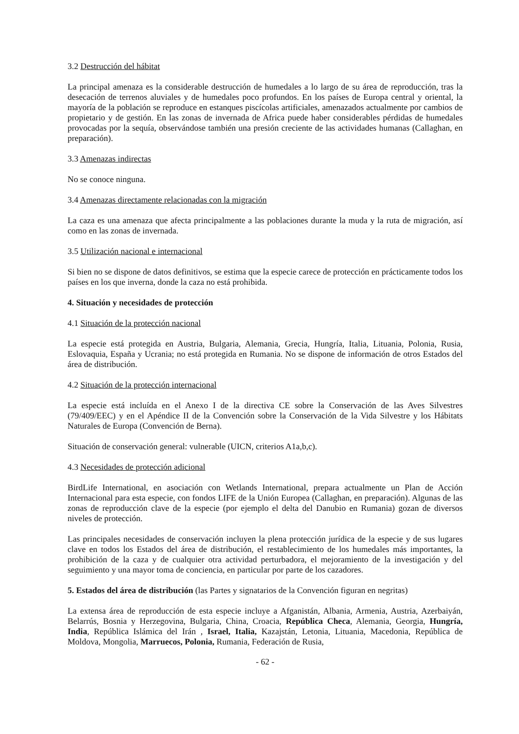3.2 Destrucción del hábitat
La principal amenaza es la considerable destrucción de humedales a lo largo de su área de reproducción, tras la desecación de terrenos aluviales y de humedales poco profundos. En los países de Europa central y oriental, la mayoría de la población se reproduce en estanques piscícolas artificiales, amenazados actualmente por cambios de propietario y de gestión. En las zonas de invernada de Africa puede haber considerables pérdidas de humedales provocadas por la sequía, observándose también una presión creciente de las actividades humanas (Callaghan, en preparación).
3.3 Amenazas indirectas
No se conoce ninguna.
3.4 Amenazas directamente relacionadas con la migración
La caza es una amenaza que afecta principalmente a las poblaciones durante la muda y la ruta de migración, así como en las zonas de invernada.
3.5 Utilización nacional e internacional
Si bien no se dispone de datos definitivos, se estima que la especie carece de protección en prácticamente todos los países en los que inverna, donde la caza no está prohibida.
4. Situación y necesidades de protección
4.1 Situación de la protección nacional
La especie está protegida en Austria, Bulgaria, Alemania, Grecia, Hungría, Italia, Lituania, Polonia, Rusia, Eslovaquia, España y Ucrania; no está protegida en Rumania. No se dispone de información de otros Estados del área de distribución.
4.2 Situación de la protección internacional
La especie está incluída en el Anexo I de la directiva CE sobre la Conservación de las Aves Silvestres (79/409/EEC) y en el Apéndice II de la Convención sobre la Conservación de la Vida Silvestre y los Hábitats Naturales de Europa (Convención de Berna).
Situación de conservación general: vulnerable (UICN, criterios A1a,b,c).
4.3 Necesidades de protección adicional
BirdLife International, en asociación con Wetlands International, prepara actualmente un Plan de Acción Internacional para esta especie, con fondos LIFE de la Unión Europea (Callaghan, en preparación). Algunas de las zonas de reproducción clave de la especie (por ejemplo el delta del Danubio en Rumania) gozan de diversos niveles de protección.
Las principales necesidades de conservación incluyen la plena protección jurídica de la especie y de sus lugares clave en todos los Estados del área de distribución, el restablecimiento de los humedales más importantes, la prohibición de la caza y de cualquier otra actividad perturbadora, el mejoramiento de la investigación y del seguimiento y una mayor toma de conciencia, en particular por parte de los cazadores.
5. Estados del área de distribución (las Partes y signatarios de la Convención figuran en negritas)
La extensa área de reproducción de esta especie incluye a Afganistán, Albania, Armenia, Austria, Azerbaiyán, Belarrús, Bosnia y Herzegovina, Bulgaria, China, Croacia, República Checa, Alemania, Georgia, Hungría, India, República Islámica del Irán , Israel, Italia, Kazajstán, Letonia, Lituania, Macedonia, República de Moldova, Mongolia, Marruecos, Polonia, Rumania, Federación de Rusia,
- 62 -